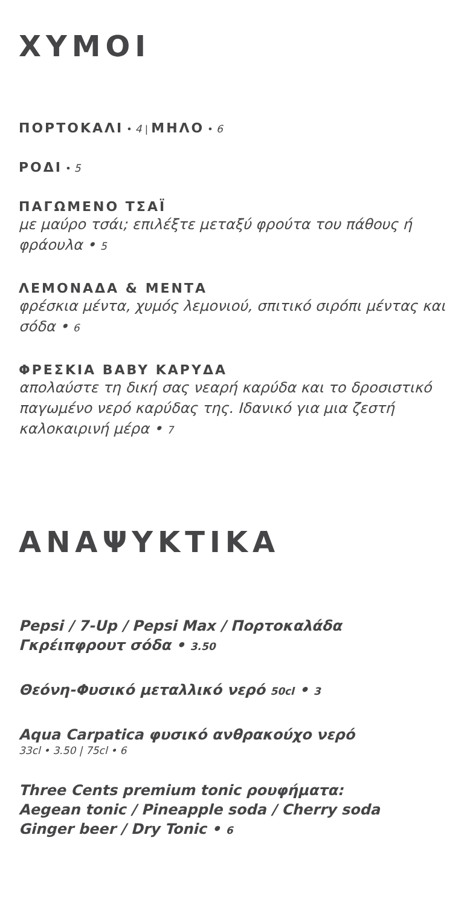ΧΥΜΟΙ
ΠΟΡΤΟΚΑΛΙ • 4 | ΜΗΛΟ • 6
ΡΟΔΙ • 5
ΠΑΓΩΜΕΝΟ ΤΣΑΪ
με μαύρο τσάι; επιλέξτε μεταξύ φρούτα του πάθους ή φράουλα • 5
ΛΕΜΟΝΑΔΑ & ΜΕΝΤΑ
φρέσκια μέντα, χυμός λεμονιού, σπιτικό σιρόπι μέντας και σόδα • 6
ΦΡΕΣΚΙΑ BABY ΚΑΡΥΔΑ
απολαύστε τη δική σας νεαρή καρύδα και το δροσιστικό παγωμένο νερό καρύδας της. Ιδανικό για μια ζεστή καλοκαιρινή μέρα • 7
ΑΝΑΨΥΚΤΙΚΑ
Pepsi / 7-Up / Pepsi Max / Πορτοκαλάδα
Γκρέιπφρουτ σόδα • 3.50
Θεόνη-Φυσικό μεταλλικό νερό 50cl • 3
Aqua Carpatica φυσικό ανθρακούχο νερό
33cl • 3.50 | 75cl • 6
Three Cents premium tonic ρουφήματα:
Aegean tonic / Pineapple soda / Cherry soda
Ginger beer / Dry Tonic • 6